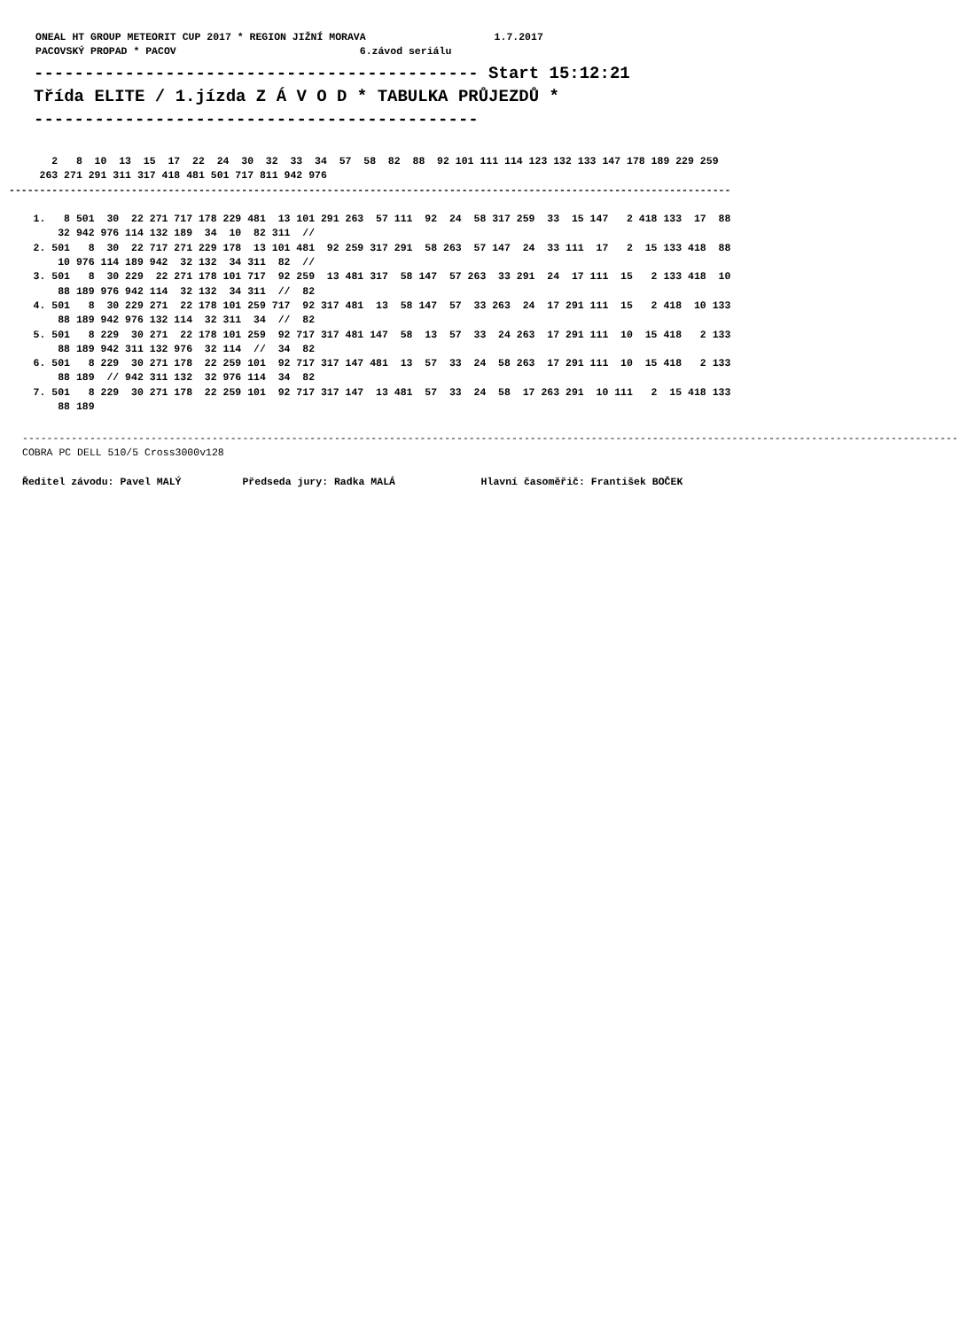ONEAL HT GROUP METEORIT CUP 2017 * REGION JIŽNÍ MORAVA                     1.7.2017
PACOVSKÝ PROPAD * PACOV                              6.závod seriálu
-------------------------------------------- Start 15:12:21
Třída ELITE / 1.jízda Z Á V O D * TABULKA PRŮJEZDŮ *
--------------------------------------------
       2   8  10  13  15  17  22  24  30  32  33  34  57  58  82  88  92 101 111 114 123 132 133 147 178 189 229 259
     263 271 291 311 317 418 481 501 717 811 942 976
----------------------------------------------------------------------------------------------------------------------

    1.   8 501  30  22 271 717 178 229 481  13 101 291 263  57 111  92  24  58 317 259  33  15 147   2 418 133  17  88
        32 942 976 114 132 189  34  10  82 311  //
    2. 501   8  30  22 717 271 229 178  13 101 481  92 259 317 291  58 263  57 147  24  33 111  17   2  15 133 418  88
        10 976 114 189 942  32 132  34 311  82  //
    3. 501   8  30 229  22 271 178 101 717  92 259  13 481 317  58 147  57 263  33 291  24  17 111  15   2 133 418  10
        88 189 976 942 114  32 132  34 311  //  82
    4. 501   8  30 229 271  22 178 101 259 717  92 317 481  13  58 147  57  33 263  24  17 291 111  15   2 418  10 133
        88 189 942 976 132 114  32 311  34  //  82
    5. 501   8 229  30 271  22 178 101 259  92 717 317 481 147  58  13  57  33  24 263  17 291 111  10  15 418   2 133
        88 189 942 311 132 976  32 114  //  34  82
    6. 501   8 229  30 271 178  22 259 101  92 717 317 147 481  13  57  33  24  58 263  17 291 111  10  15 418   2 133
        88 189  // 942 311 132  32 976 114  34  82
    7. 501   8 229  30 271 178  22 259 101  92 717 317 147  13 481  57  33  24  58  17 263 291  10 111   2  15 418 133
        88 189
---------------------------------------------------------------------------------------------------------------------------------------------------------
COBRA PC DELL 510/5 Cross3000v128
Ředitel závodu: Pavel MALÝ          Předseda jury: Radka MALÁ              Hlavní časoměřič: František BOČEK